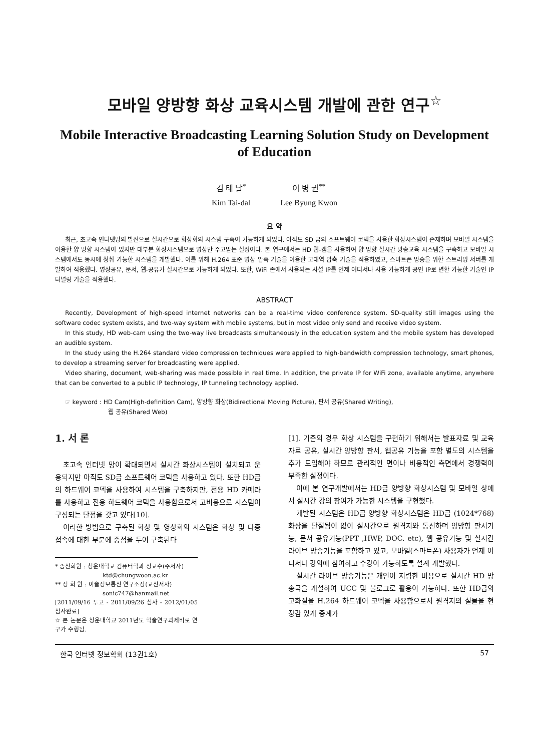모바일 양방향 화상 교육시스템 개발에 관한 연구<sup>☆</sup>
Mobile Interactive Broadcasting Learning Solution Study on Development of Education
김 태 달<sup>*</sup>
Kim Tai-dal
이 병 권<sup>**</sup>
Lee Byung Kwon
요 약
최근, 초고속 인터넷망의 발전으로 실시간으로 화상회의 시스템 구축이 가능하게 되었다. 아직도 SD 급의 소프트웨어 코덱을 사용한 화상시스템이 존재하며 모바일 시스템을 이용한 양 방향 시스템이 있지만 대부분 화상시스템으로 영상만 주고받는 실정이다. 본 연구에서는 HD 웹-캠을 사용하여 양 방향 실시간 방송교육 시스템을 구축하고 모바일 시스템에서도 동시에 청취 가능한 시스템을 개발했다. 이를 위해 H.264 표준 영상 압축 기술을 이용한 고대역 압축 기술을 적용하였고, 스마트폰 방송을 위한 스트리밍 서버를 개발하여 적용했다. 영상공유, 문서, 웹-공유가 실시간으로 가능하게 되었다. 또한, WiFi 존에서 사용되는 사설 IP를 언제 어디서나 사용 가능하게 공인 IP로 변환 가능한 기술인 IP 터널링 기술을 적용했다.
ABSTRACT
Recently, Development of high-speed internet networks can be a real-time video conference system. SD-quality still images using the software codec system exists, and two-way system with mobile systems, but in most video only send and receive video system.
In this study, HD web-cam using the two-way live broadcasts simultaneously in the education system and the mobile system has developed an audible system.
In the study using the H.264 standard video compression techniques were applied to high-bandwidth compression technology, smart phones, to develop a streaming server for broadcasting were applied.
Video sharing, document, web-sharing was made possible in real time. In addition, the private IP for WiFi zone, available anytime, anywhere that can be converted to a public IP technology, IP tunneling technology applied.
☞ keyword : HD Cam(High-definition Cam), 양방향 화상(Bidirectional Moving Picture), 판서 공유(Shared Writing),
웹 공유(Shared Web)
1. 서 론
초고속 인터넷 망이 확대되면서 실시간 화상시스템이 설치되고 운용되지만 아직도 SD급 소프트웨어 코덱을 사용하고 있다. 또한 HD급의 하드웨어 코덱을 사용하여 시스템을 구축하지만, 전용 HD 카메라를 사용하고 전용 하드웨어 코덱을 사용함으로서 고비용으로 시스템이 구성되는 단점을 갖고 있다[10].
이러한 방법으로 구축된 화상 및 영상회의 시스템은 화상 및 다중 접속에 대한 부분에 중점을 두어 구축된다
* 종신회원 : 청운대학교 컴퓨터학과 정교수(주저자)
ktd@chungwoon.ac.kr
** 정 회 원 : 이솔정보통신 연구소장(교신저자)
sonic747@hanmail.net
[2011/09/16 투고 - 2011/09/26 심사 - 2012/01/05 심사완료]
☆ 본 논문은 청운대학교 2011년도 학술연구과제비로 연구가 수행됨.
[1]. 기존의 경우 화상 시스템을 구현하기 위해서는 발표자료 및 교육자료 공유, 실시간 양방향 판서, 웹공유 기능을 포함 별도의 시스템을 추가 도입해야 하므로 관리적인 면이나 비용적인 측면에서 경쟁력이 부족한 실정이다.
이에 본 연구개발에서는 HD급 양방향 화상시스템 및 모바일 상에서 실시간 강의 참여가 가능한 시스템을 구현했다.
개발된 시스템은 HD급 양방향 화상시스템은 HD급 (1024*768)화상을 단절됨이 없이 실시간으로 원격지와 통신하며 양방향 판서기능, 문서 공유기능(PPT ,HWP, DOC. etc), 웹 공유기능 및 실시간 라이브 방송기능을 포함하고 있고, 모바일(스마트폰) 사용자가 언제 어디서나 강의에 참여하고 수강이 가능하도록 설계 개발했다.
실시간 라이브 방송기능은 개인이 저렴한 비용으로 실시간 HD 방송국을 개설하여 UCC 및 불로그로 활용이 가능하다. 또한 HD급의 고화질을 H.264 하드웨어 코덱을 사용함으로서 원격지의 실물을 현장감 있게 중계가
한국 인터넷 정보학회 (13권1호) 57